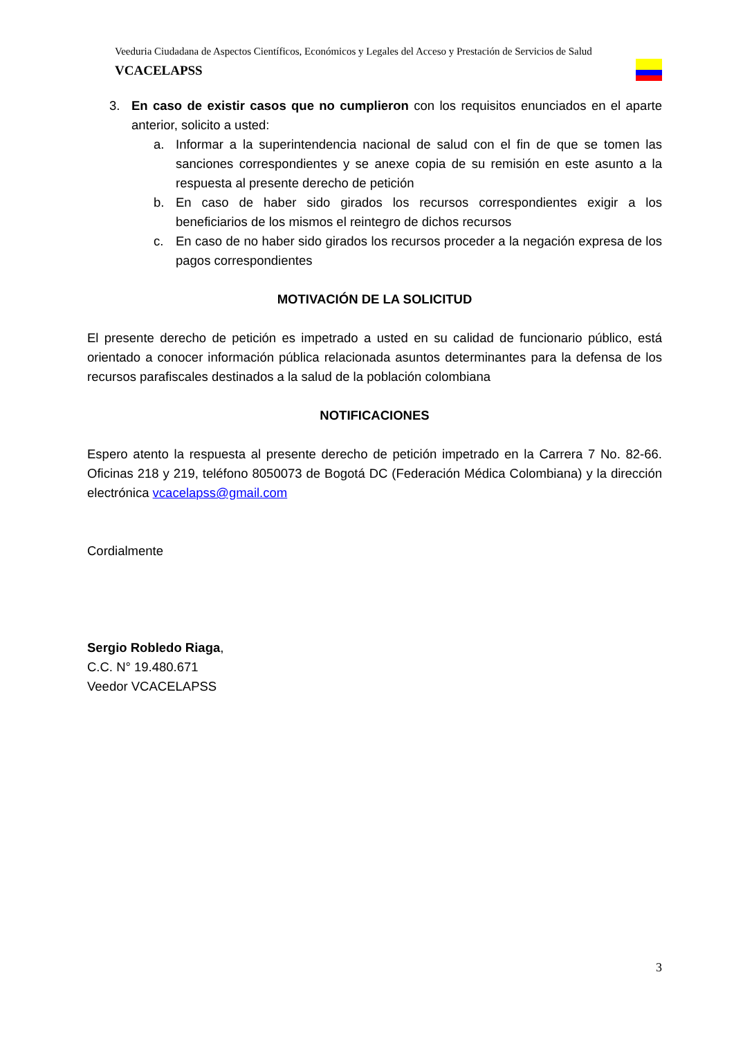Veeduria Ciudadana de Aspectos Científicos, Económicos y Legales del Acceso y Prestación de Servicios de Salud VCACELAPSS
3. En caso de existir casos que no cumplieron con los requisitos enunciados en el aparte anterior, solicito a usted:
a. Informar a la superintendencia nacional de salud con el fin de que se tomen las sanciones correspondientes y se anexe copia de su remisión en este asunto a la respuesta al presente derecho de petición
b. En caso de haber sido girados los recursos correspondientes exigir a los beneficiarios de los mismos el reintegro de dichos recursos
c. En caso de no haber sido girados los recursos proceder a la negación expresa de los pagos correspondientes
MOTIVACIÓN DE LA SOLICITUD
El presente derecho de petición es impetrado a usted en su calidad de funcionario público, está orientado a conocer información pública relacionada asuntos determinantes para la defensa de los recursos parafiscales destinados a la salud de la población colombiana
NOTIFICACIONES
Espero atento la respuesta al presente derecho de petición impetrado en la Carrera 7 No. 82-66. Oficinas 218 y 219, teléfono 8050073 de Bogotá DC (Federación Médica Colombiana) y la dirección electrónica vcacelapss@gmail.com
Cordialmente
Sergio Robledo Riaga,
C.C. N° 19.480.671
Veedor VCACELAPSS
3